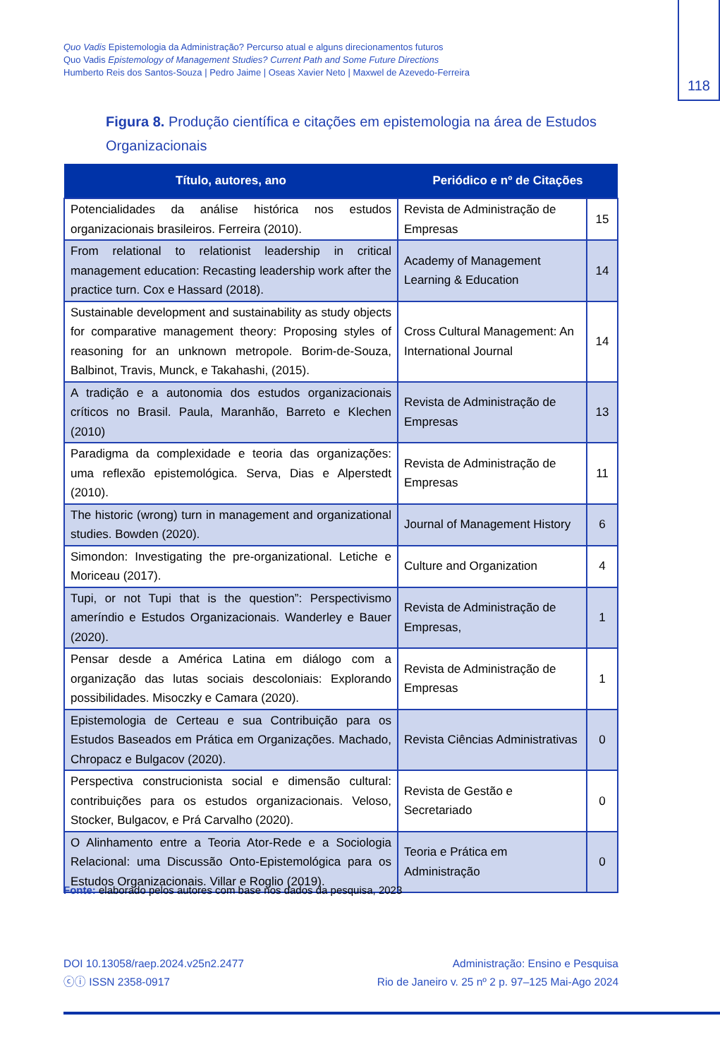Quo Vadis Epistemologia da Administração? Percurso atual e alguns direcionamentos futuros
Quo Vadis Epistemology of Management Studies? Current Path and Some Future Directions
Humberto Reis dos Santos-Souza | Pedro Jaime | Oseas Xavier Neto | Maxwel de Azevedo-Ferreira
118
Figura 8. Produção científica e citações em epistemologia na área de Estudos Organizacionais
| Título, autores, ano | Periódico e nº de Citações | |
| --- | --- | --- |
| Potencialidades da análise histórica nos estudos organizacionais brasileiros. Ferreira (2010). | Revista de Administração de Empresas | 15 |
| From relational to relationist leadership in critical management education: Recasting leadership work after the practice turn. Cox e Hassard (2018). | Academy of Management Learning & Education | 14 |
| Sustainable development and sustainability as study objects for comparative management theory: Proposing styles of reasoning for an unknown metropole. Borim-de-Souza, Balbinot, Travis, Munck, e Takahashi, (2015). | Cross Cultural Management: An International Journal | 14 |
| A tradição e a autonomia dos estudos organizacionais críticos no Brasil. Paula, Maranhão, Barreto e Klechen (2010) | Revista de Administração de Empresas | 13 |
| Paradigma da complexidade e teoria das organizações: uma reflexão epistemológica. Serva, Dias e Alperstedt (2010). | Revista de Administração de Empresas | 11 |
| The historic (wrong) turn in management and organizational studies. Bowden (2020). | Journal of Management History | 6 |
| Simondon: Investigating the pre-organizational. Letiche e Moriceau (2017). | Culture and Organization | 4 |
| Tupi, or not Tupi that is the question”: Perspectivismo ameríndio e Estudos Organizacionais. Wanderley e Bauer (2020). | Revista de Administração de Empresas, | 1 |
| Pensar desde a América Latina em diálogo com a organização das lutas sociais descoloniais: Explorando possibilidades. Misoczky e Camara (2020). | Revista de Administração de Empresas | 1 |
| Epistemologia de Certeau e sua Contribuição para os Estudos Baseados em Prática em Organizações. Machado, Chropacz e Bulgacov (2020). | Revista Ciências Administrativas | 0 |
| Perspectiva construcionista social e dimensão cultural: contribuições para os estudos organizacionais. Veloso, Stocker, Bulgacov, e Prá Carvalho (2020). | Revista de Gestão e Secretariado | 0 |
| O Alinhamento entre a Teoria Ator-Rede e a Sociologia Relacional: uma Discussão Onto-Epistemológica para os Estudos Organizacionais. Villar e Roglio (2019). | Teoria e Prática em Administração | 0 |
Fonte: elaborado pelos autores com base nos dados da pesquisa, 2023
DOI 10.13058/raep.2024.v25n2.2477
ⓒⓘ ISSN 2358-0917
Administração: Ensino e Pesquisa
Rio de Janeiro v. 25 nº 2 p. 97–125 Mai-Ago 2024